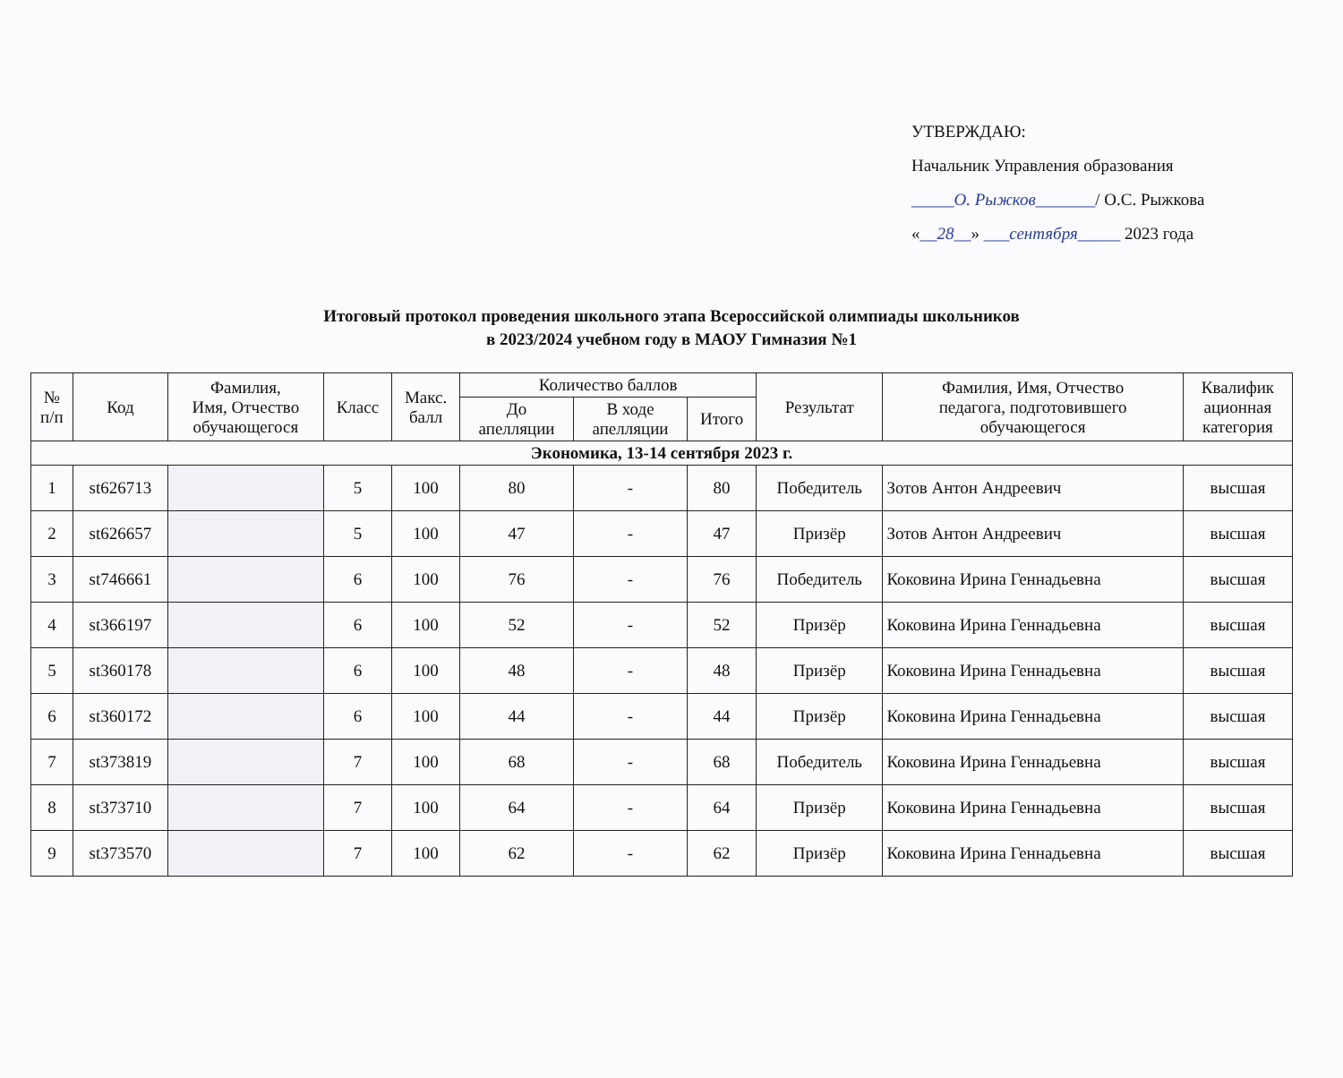УТВЕРЖДАЮ:
Начальник Управления образования
_____О. Рыжков_______/ О.С. Рыжкова
«__28__» ___сентября_____ 2023 года
Итоговый протокол проведения школьного этапа Всероссийской олимпиады школьников
в 2023/2024 учебном году в МАОУ Гимназия №1
| № п/п | Код | Фамилия, Имя, Отчество обучающегося | Класс | Макс. балл | Количество баллов | | | Результат | Фамилия, Имя, Отчество педагога, подготовившего обучающегося | Квалифик ационная категория |
| --- | --- | --- | --- | --- | --- | --- | --- | --- | --- | --- |
| | | | | | До апелляции | В ходе апелляции | Итого | | | |
| Экономика, 13-14 сентября 2023 г. | | | | | | | | | | |
| 1 | st626713 | | 5 | 100 | 80 | - | 80 | Победитель | Зотов Антон Андреевич | высшая |
| 2 | st626657 | | 5 | 100 | 47 | - | 47 | Призёр | Зотов Антон Андреевич | высшая |
| 3 | st746661 | | 6 | 100 | 76 | - | 76 | Победитель | Коковина Ирина Геннадьевна | высшая |
| 4 | st366197 | | 6 | 100 | 52 | - | 52 | Призёр | Коковина Ирина Геннадьевна | высшая |
| 5 | st360178 | | 6 | 100 | 48 | - | 48 | Призёр | Коковина Ирина Геннадьевна | высшая |
| 6 | st360172 | | 6 | 100 | 44 | - | 44 | Призёр | Коковина Ирина Геннадьевна | высшая |
| 7 | st373819 | | 7 | 100 | 68 | - | 68 | Победитель | Коковина Ирина Геннадьевна | высшая |
| 8 | st373710 | | 7 | 100 | 64 | - | 64 | Призёр | Коковина Ирина Геннадьевна | высшая |
| 9 | st373570 | | 7 | 100 | 62 | - | 62 | Призёр | Коковина Ирина Геннадьевна | высшая |